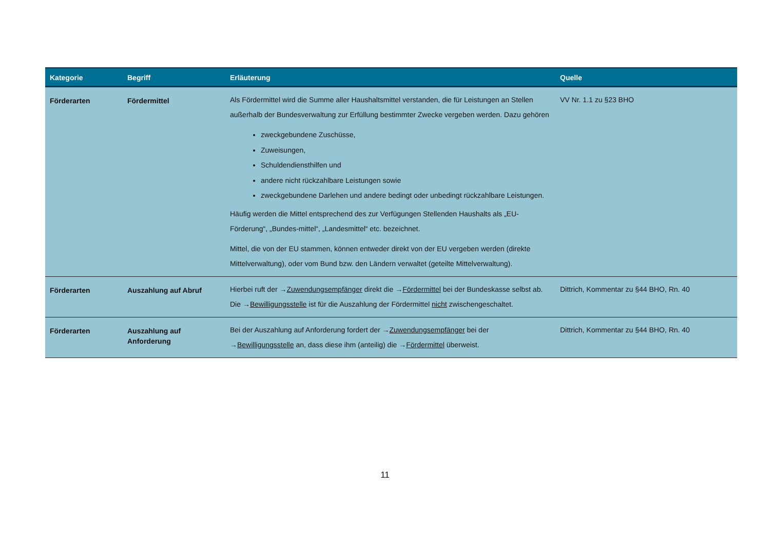| Kategorie | Begriff | Erläuterung | Quelle |
| --- | --- | --- | --- |
| Förderarten | Fördermittel | Als Fördermittel wird die Summe aller Haushaltsmittel verstanden, die für Leistungen an Stellen außerhalb der Bundesverwaltung zur Erfüllung bestimmter Zwecke vergeben werden. Dazu gehören zweckgebundene Zuschüsse, Zuweisungen, Schuldendiensthilfen und andere nicht rückzahlbare Leistungen sowie zweckgebundene Darlehen und andere bedingt oder unbedingt rückzahlbare Leistungen. Häufig werden die Mittel entsprechend des zur Verfügungen Stellenden Haushalts als „EU-Förderung“, „Bundes-mittel“, „Landesmittel“ etc. bezeichnet. Mittel, die von der EU stammen, können entweder direkt von der EU vergeben werden (direkte Mittelverwaltung), oder vom Bund bzw. den Ländern verwaltet (geteilte Mittelverwaltung). | VV Nr. 1.1 zu §23 BHO |
| Förderarten | Auszahlung auf Abruf | Hierbei ruft der → Zuwendungsempfänger direkt die → Fördermittel bei der Bundeskasse selbst ab. Die → Bewilligungsstelle ist für die Auszahlung der Fördermittel nicht zwischengeschaltet. | Dittrich, Kommentar zu §44 BHO, Rn. 40 |
| Förderarten | Auszahlung auf Anforderung | Bei der Auszahlung auf Anforderung fordert der → Zuwendungsempfänger bei der → Bewilligungsstelle an, dass diese ihm (anteilig) die → Fördermittel überweist. | Dittrich, Kommentar zu §44 BHO, Rn. 40 |
11